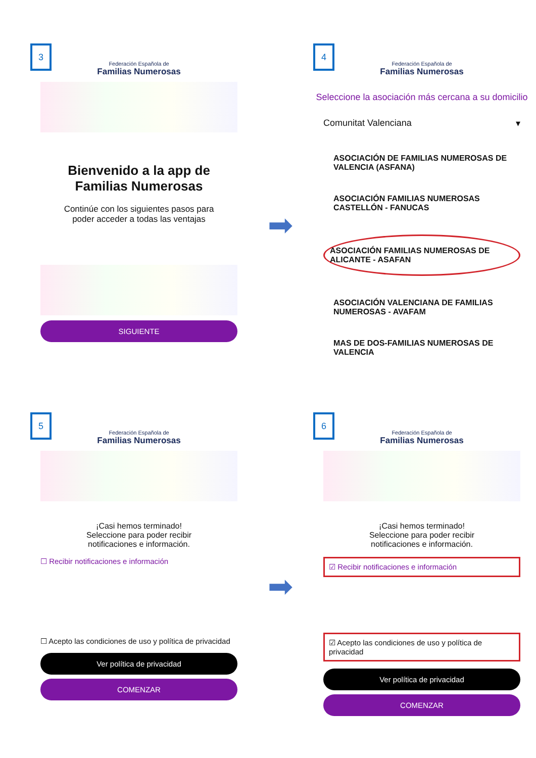3
Federación Española de
Familias Numerosas
Bienvenido a la app de
Familias Numerosas
Continúe con los siguientes pasos para
poder acceder a todas las ventajas
SIGUIENTE
➡
4
Federación Española de
Familias Numerosas
Seleccione la asociación más cercana a su domicilio
Comunitat Valenciana ▾
ASOCIACIÓN DE FAMILIAS NUMEROSAS DE VALENCIA (ASFANA)
ASOCIACIÓN FAMILIAS NUMEROSAS CASTELLÓN - FANUCAS
ASOCIACIÓN FAMILIAS NUMEROSAS DE ALICANTE - ASAFAN
ASOCIACIÓN VALENCIANA DE FAMILIAS NUMEROSAS - AVAFAM
MAS DE DOS-FAMILIAS NUMEROSAS DE VALENCIA
5
Federación Española de
Familias Numerosas
¡Casi hemos terminado!
Seleccione para poder recibir
notificaciones e información.
☐ Recibir notificaciones e información
☐ Acepto las condiciones de uso y política de privacidad
Ver política de privacidad
COMENZAR
➡
6
Federación Española de
Familias Numerosas
¡Casi hemos terminado!
Seleccione para poder recibir
notificaciones e información.
☑ Recibir notificaciones e información
☑ Acepto las condiciones de uso y política de privacidad
Ver política de privacidad
COMENZAR